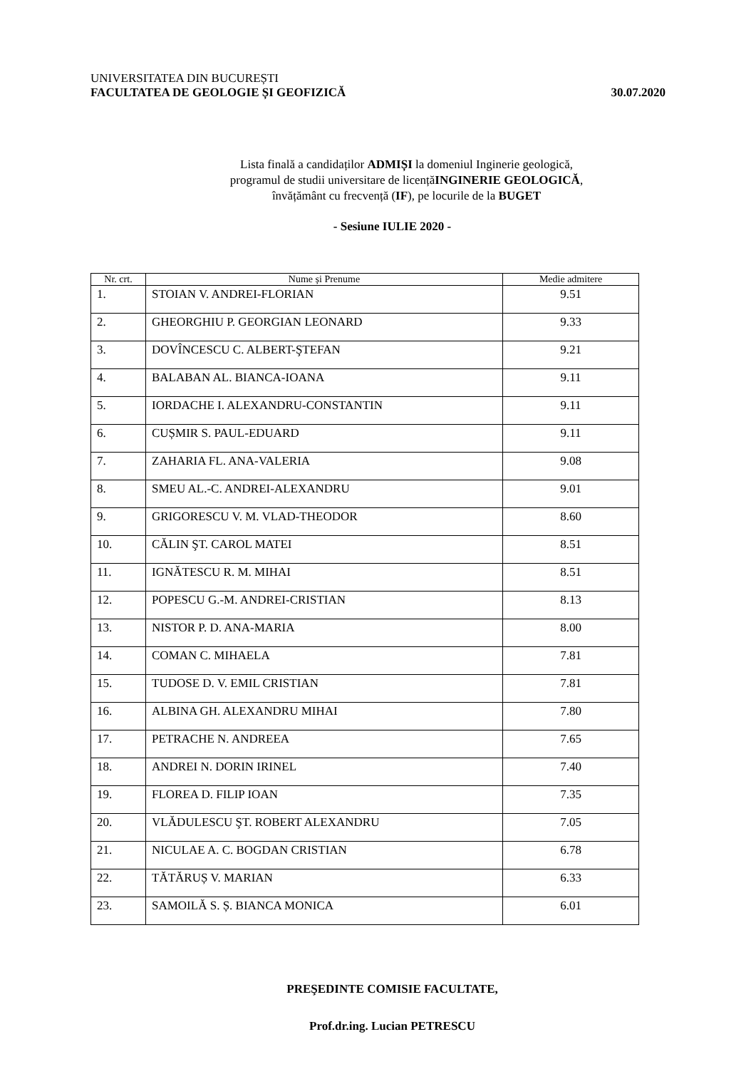UNIVERSITATEA DIN BUCUREȘTI
FACULTATEA DE GEOLOGIE ȘI GEOFIZICĂ 30.07.2020
Lista finală a candidaților ADMIȘI la domeniul Inginerie geologică,
programul de studii universitare de licențăINGINERIE GEOLOGICĂ,
învățământ cu frecvență (IF), pe locurile de la BUGET
- Sesiune IULIE 2020 -
| Nr. crt. | Nume și Prenume | Medie admitere |
| --- | --- | --- |
| 1. | STOIAN V. ANDREI-FLORIAN | 9.51 |
| 2. | GHEORGHIU P. GEORGIAN LEONARD | 9.33 |
| 3. | DOVÎNCESCU C. ALBERT-ŞTEFAN | 9.21 |
| 4. | BALABAN AL. BIANCA-IOANA | 9.11 |
| 5. | IORDACHE I. ALEXANDRU-CONSTANTIN | 9.11 |
| 6. | CUȘMIR S. PAUL-EDUARD | 9.11 |
| 7. | ZAHARIA FL. ANA-VALERIA | 9.08 |
| 8. | SMEU AL.-C. ANDREI-ALEXANDRU | 9.01 |
| 9. | GRIGORESCU V. M. VLAD-THEODOR | 8.60 |
| 10. | CĂLIN ŞT. CAROL MATEI | 8.51 |
| 11. | IGNĂTESCU R. M. MIHAI | 8.51 |
| 12. | POPESCU G.-M. ANDREI-CRISTIAN | 8.13 |
| 13. | NISTOR P. D. ANA-MARIA | 8.00 |
| 14. | COMAN C. MIHAELA | 7.81 |
| 15. | TUDOSE D. V. EMIL CRISTIAN | 7.81 |
| 16. | ALBINA GH. ALEXANDRU MIHAI | 7.80 |
| 17. | PETRACHE N. ANDREEA | 7.65 |
| 18. | ANDREI N. DORIN IRINEL | 7.40 |
| 19. | FLOREA D. FILIP IOAN | 7.35 |
| 20. | VLĂDULESCU ŞT. ROBERT ALEXANDRU | 7.05 |
| 21. | NICULAE A. C. BOGDAN CRISTIAN | 6.78 |
| 22. | TĂTĂRUȘ V. MARIAN | 6.33 |
| 23. | SAMOILĂ S. Ș. BIANCA MONICA | 6.01 |
PREŞEDINTE COMISIE FACULTATE,
Prof.dr.ing. Lucian PETRESCU